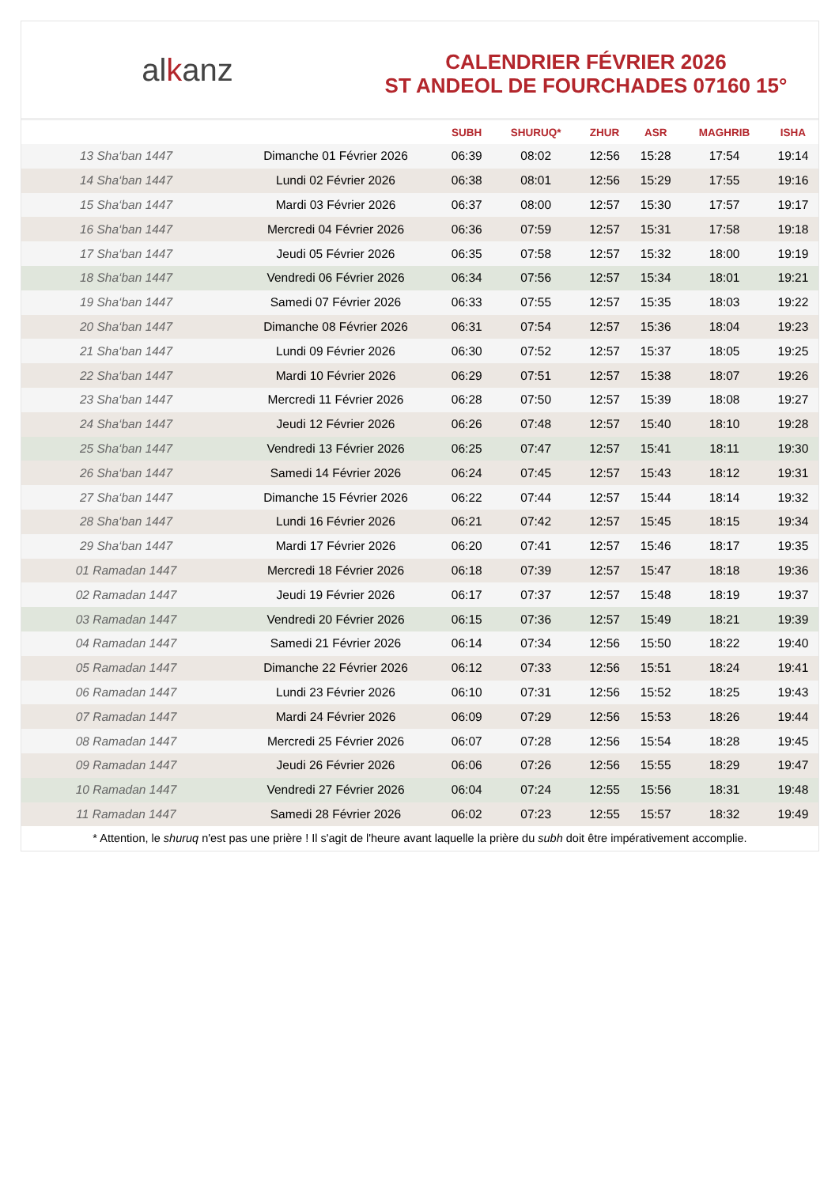alkanz
CALENDRIER FÉVRIER 2026
ST ANDEOL DE FOURCHADES 07160 15°
| | | SUBH | SHURUQ* | ZHUR | ASR | MAGHRIB | ISHA |
| --- | --- | --- | --- | --- | --- | --- | --- |
| 13 Sha‘ban 1447 | Dimanche 01 Février 2026 | 06:39 | 08:02 | 12:56 | 15:28 | 17:54 | 19:14 |
| 14 Sha‘ban 1447 | Lundi 02 Février 2026 | 06:38 | 08:01 | 12:56 | 15:29 | 17:55 | 19:16 |
| 15 Sha‘ban 1447 | Mardi 03 Février 2026 | 06:37 | 08:00 | 12:57 | 15:30 | 17:57 | 19:17 |
| 16 Sha‘ban 1447 | Mercredi 04 Février 2026 | 06:36 | 07:59 | 12:57 | 15:31 | 17:58 | 19:18 |
| 17 Sha‘ban 1447 | Jeudi 05 Février 2026 | 06:35 | 07:58 | 12:57 | 15:32 | 18:00 | 19:19 |
| 18 Sha‘ban 1447 | Vendredi 06 Février 2026 | 06:34 | 07:56 | 12:57 | 15:34 | 18:01 | 19:21 |
| 19 Sha‘ban 1447 | Samedi 07 Février 2026 | 06:33 | 07:55 | 12:57 | 15:35 | 18:03 | 19:22 |
| 20 Sha‘ban 1447 | Dimanche 08 Février 2026 | 06:31 | 07:54 | 12:57 | 15:36 | 18:04 | 19:23 |
| 21 Sha‘ban 1447 | Lundi 09 Février 2026 | 06:30 | 07:52 | 12:57 | 15:37 | 18:05 | 19:25 |
| 22 Sha‘ban 1447 | Mardi 10 Février 2026 | 06:29 | 07:51 | 12:57 | 15:38 | 18:07 | 19:26 |
| 23 Sha‘ban 1447 | Mercredi 11 Février 2026 | 06:28 | 07:50 | 12:57 | 15:39 | 18:08 | 19:27 |
| 24 Sha‘ban 1447 | Jeudi 12 Février 2026 | 06:26 | 07:48 | 12:57 | 15:40 | 18:10 | 19:28 |
| 25 Sha‘ban 1447 | Vendredi 13 Février 2026 | 06:25 | 07:47 | 12:57 | 15:41 | 18:11 | 19:30 |
| 26 Sha‘ban 1447 | Samedi 14 Février 2026 | 06:24 | 07:45 | 12:57 | 15:43 | 18:12 | 19:31 |
| 27 Sha‘ban 1447 | Dimanche 15 Février 2026 | 06:22 | 07:44 | 12:57 | 15:44 | 18:14 | 19:32 |
| 28 Sha‘ban 1447 | Lundi 16 Février 2026 | 06:21 | 07:42 | 12:57 | 15:45 | 18:15 | 19:34 |
| 29 Sha‘ban 1447 | Mardi 17 Février 2026 | 06:20 | 07:41 | 12:57 | 15:46 | 18:17 | 19:35 |
| 01 Ramadan 1447 | Mercredi 18 Février 2026 | 06:18 | 07:39 | 12:57 | 15:47 | 18:18 | 19:36 |
| 02 Ramadan 1447 | Jeudi 19 Février 2026 | 06:17 | 07:37 | 12:57 | 15:48 | 18:19 | 19:37 |
| 03 Ramadan 1447 | Vendredi 20 Février 2026 | 06:15 | 07:36 | 12:57 | 15:49 | 18:21 | 19:39 |
| 04 Ramadan 1447 | Samedi 21 Février 2026 | 06:14 | 07:34 | 12:56 | 15:50 | 18:22 | 19:40 |
| 05 Ramadan 1447 | Dimanche 22 Février 2026 | 06:12 | 07:33 | 12:56 | 15:51 | 18:24 | 19:41 |
| 06 Ramadan 1447 | Lundi 23 Février 2026 | 06:10 | 07:31 | 12:56 | 15:52 | 18:25 | 19:43 |
| 07 Ramadan 1447 | Mardi 24 Février 2026 | 06:09 | 07:29 | 12:56 | 15:53 | 18:26 | 19:44 |
| 08 Ramadan 1447 | Mercredi 25 Février 2026 | 06:07 | 07:28 | 12:56 | 15:54 | 18:28 | 19:45 |
| 09 Ramadan 1447 | Jeudi 26 Février 2026 | 06:06 | 07:26 | 12:56 | 15:55 | 18:29 | 19:47 |
| 10 Ramadan 1447 | Vendredi 27 Février 2026 | 06:04 | 07:24 | 12:55 | 15:56 | 18:31 | 19:48 |
| 11 Ramadan 1447 | Samedi 28 Février 2026 | 06:02 | 07:23 | 12:55 | 15:57 | 18:32 | 19:49 |
* Attention, le shuruq n'est pas une prière ! Il s'agit de l'heure avant laquelle la prière du subh doit être impérativement accomplie.